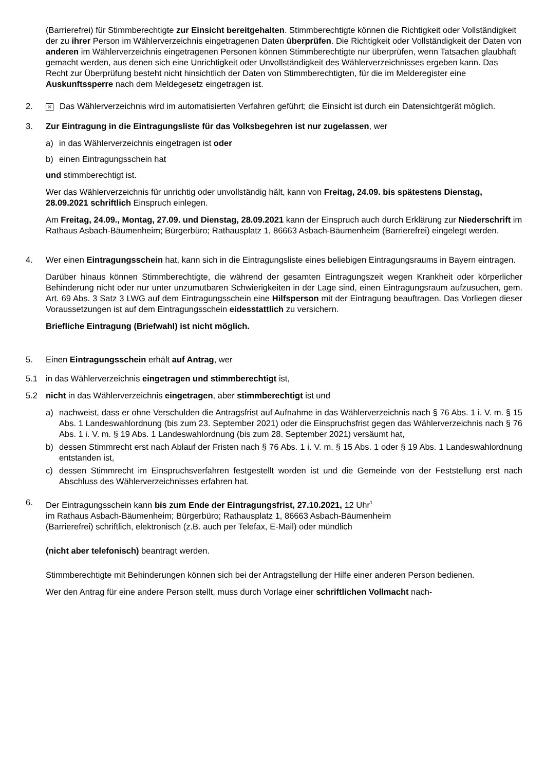(Barrierefrei) für Stimmberechtigte zur Einsicht bereitgehalten. Stimmberechtigte können die Richtigkeit oder Vollständigkeit der zu ihrer Person im Wählerverzeichnis eingetragenen Daten überprüfen. Die Richtigkeit oder Vollständigkeit der Daten von anderen im Wählerverzeichnis eingetragenen Personen können Stimmberechtigte nur überprüfen, wenn Tatsachen glaubhaft gemacht werden, aus denen sich eine Unrichtigkeit oder Unvollständigkeit des Wählerverzeichnisses ergeben kann. Das Recht zur Überprüfung besteht nicht hinsichtlich der Daten von Stimmberechtigten, für die im Melderegister eine Auskunftssperre nach dem Meldegesetz eingetragen ist.
2. × Das Wählerverzeichnis wird im automatisierten Verfahren geführt; die Einsicht ist durch ein Datensichtgerät möglich.
3. Zur Eintragung in die Eintragungsliste für das Volksbegehren ist nur zugelassen, wer
a) in das Wählerverzeichnis eingetragen ist oder
b) einen Eintragungsschein hat
und stimmberechtigt ist.
Wer das Wählerverzeichnis für unrichtig oder unvollständig hält, kann von Freitag, 24.09. bis spätestens Dienstag, 28.09.2021 schriftlich Einspruch einlegen.
Am Freitag, 24.09., Montag, 27.09. und Dienstag, 28.09.2021 kann der Einspruch auch durch Erklärung zur Niederschrift im Rathaus Asbach-Bäumenheim; Bürgerbüro; Rathausplatz 1, 86663 Asbach-Bäumenheim (Barrierefrei) eingelegt werden.
4. Wer einen Eintragungsschein hat, kann sich in die Eintragungsliste eines beliebigen Eintragungsraums in Bayern eintragen.
Darüber hinaus können Stimmberechtigte, die während der gesamten Eintragungszeit wegen Krankheit oder körperlicher Behinderung nicht oder nur unter unzumutbaren Schwierigkeiten in der Lage sind, einen Eintragungsraum aufzusuchen, gem. Art. 69 Abs. 3 Satz 3 LWG auf dem Eintragungsschein eine Hilfsperson mit der Eintragung beauftragen. Das Vorliegen dieser Voraussetzungen ist auf dem Eintragungsschein eidesstattlich zu versichern.
Briefliche Eintragung (Briefwahl) ist nicht möglich.
5. Einen Eintragungsschein erhält auf Antrag, wer
5.1 in das Wählerverzeichnis eingetragen und stimmberechtigt ist,
5.2 nicht in das Wählerverzeichnis eingetragen, aber stimmberechtigt ist und
a) nachweist, dass er ohne Verschulden die Antragsfrist auf Aufnahme in das Wählerverzeichnis nach § 76 Abs. 1 i. V. m. § 15 Abs. 1 Landeswahlordnung (bis zum 23. September 2021) oder die Einspruchsfrist gegen das Wählerverzeichnis nach § 76 Abs. 1 i. V. m. § 19 Abs. 1 Landeswahlordnung (bis zum 28. September 2021) versäumt hat,
b) dessen Stimmrecht erst nach Ablauf der Fristen nach § 76 Abs. 1 i. V. m. § 15 Abs. 1 oder § 19 Abs. 1 Landeswahlordnung entstanden ist,
c) dessen Stimmrecht im Einspruchsverfahren festgestellt worden ist und die Gemeinde von der Feststellung erst nach Abschluss des Wählerverzeichnisses erfahren hat.
6. Der Eintragungsschein kann bis zum Ende der Eintragungsfrist, 27.10.2021, 12 Uhr<sup>1</sup>
im Rathaus Asbach-Bäumenheim; Bürgerbüro; Rathausplatz 1, 86663 Asbach-Bäumenheim
(Barrierefrei) schriftlich, elektronisch (z.B. auch per Telefax, E-Mail) oder mündlich
(nicht aber telefonisch) beantragt werden.
Stimmberechtigte mit Behinderungen können sich bei der Antragstellung der Hilfe einer anderen Person bedienen.
Wer den Antrag für eine andere Person stellt, muss durch Vorlage einer schriftlichen Vollmacht nach-